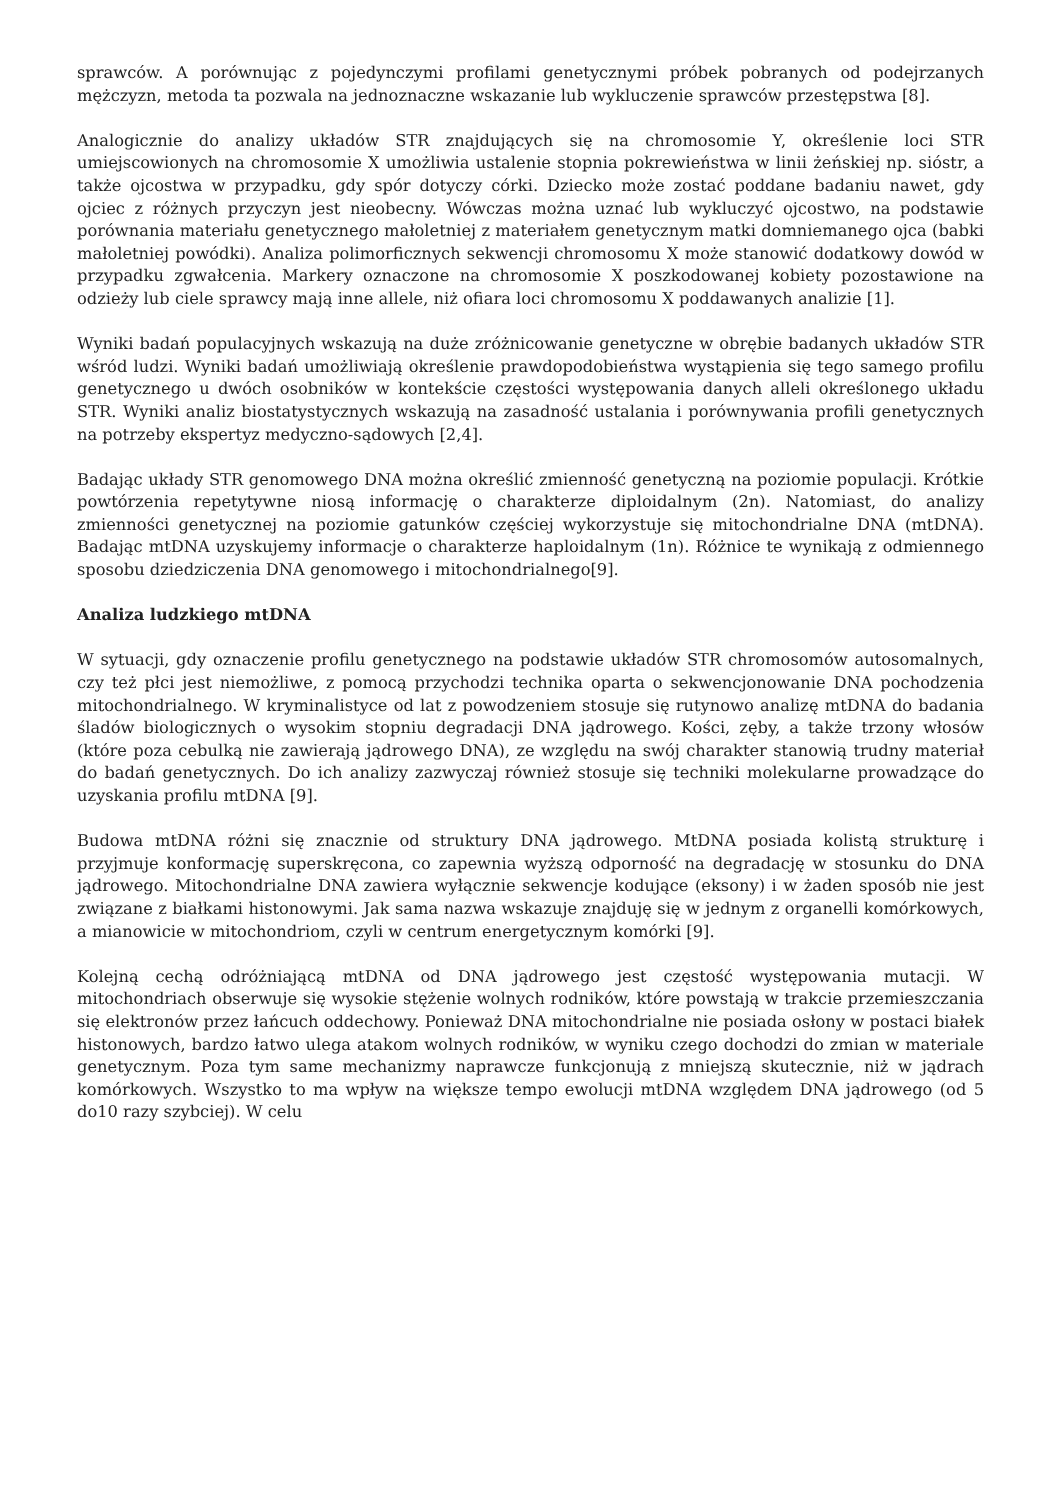sprawców. A porównując z pojedynczymi profilami genetycznymi próbek pobranych od podejrzanych mężczyzn, metoda ta pozwala na jednoznaczne wskazanie lub wykluczenie sprawców przestępstwa [8].
Analogicznie do analizy układów STR znajdujących się na chromosomie Y, określenie loci STR umiejscowionych na chromosomie X umożliwia ustalenie stopnia pokrewieństwa w linii żeńskiej np. sióstr, a także ojcostwa w przypadku, gdy spór dotyczy córki. Dziecko może zostać poddane badaniu nawet, gdy ojciec z różnych przyczyn jest nieobecny. Wówczas można uznać lub wykluczyć ojcostwo, na podstawie porównania materiału genetycznego małoletniej z materiałem genetycznym matki domniemanego ojca (babki małoletniej powódki). Analiza polimorficznych sekwencji chromosomu X może stanowić dodatkowy dowód w przypadku zgwałcenia. Markery oznaczone na chromosomie X poszkodowanej kobiety pozostawione na odzieży lub ciele sprawcy mają inne allele, niż ofiara loci chromosomu X poddawanych analizie [1].
Wyniki badań populacyjnych wskazują na duże zróżnicowanie genetyczne w obrębie badanych układów STR wśród ludzi. Wyniki badań umożliwiają określenie prawdopodobieństwa wystąpienia się tego samego profilu genetycznego u dwóch osobników w kontekście częstości występowania danych alleli określonego układu STR. Wyniki analiz biostatystycznych wskazują na zasadność ustalania i porównywania profili genetycznych na potrzeby ekspertyz medyczno-sądowych [2,4].
Badając układy STR genomowego DNA można określić zmienność genetyczną na poziomie populacji. Krótkie powtórzenia repetytywne niosą informację o charakterze diploidalnym (2n). Natomiast, do analizy zmienności genetycznej na poziomie gatunków częściej wykorzystuje się mitochondrialne DNA (mtDNA). Badając mtDNA uzyskujemy informacje o charakterze haploidalnym (1n). Różnice te wynikają z odmiennego sposobu dziedziczenia DNA genomowego i mitochondrialnego[9].
Analiza ludzkiego mtDNA
W sytuacji, gdy oznaczenie profilu genetycznego na podstawie układów STR chromosomów autosomalnych, czy też płci jest niemożliwe, z pomocą przychodzi technika oparta o sekwencjonowanie DNA pochodzenia mitochondrialnego. W kryminalistyce od lat z powodzeniem stosuje się rutynowo analizę mtDNA do badania śladów biologicznych o wysokim stopniu degradacji DNA jądrowego. Kości, zęby, a także trzony włosów (które poza cebulką nie zawierają jądrowego DNA), ze względu na swój charakter stanowią trudny materiał do badań genetycznych. Do ich analizy zazwyczaj również stosuje się techniki molekularne prowadzące do uzyskania profilu mtDNA [9].
Budowa mtDNA różni się znacznie od struktury DNA jądrowego. MtDNA posiada kolistą strukturę i przyjmuje konformację superskręcona, co zapewnia wyższą odporność na degradację w stosunku do DNA jądrowego. Mitochondrialne DNA zawiera wyłącznie sekwencje kodujące (eksony) i w żaden sposób nie jest związane z białkami histonowymi. Jak sama nazwa wskazuje znajduję się w jednym z organelli komórkowych, a mianowicie w mitochondriom, czyli w centrum energetycznym komórki [9].
Kolejną cechą odróżniającą mtDNA od DNA jądrowego jest częstość występowania mutacji. W mitochondriach obserwuje się wysokie stężenie wolnych rodników, które powstają w trakcie przemieszczania się elektronów przez łańcuch oddechowy. Ponieważ DNA mitochondrialne nie posiada osłony w postaci białek histonowych, bardzo łatwo ulega atakom wolnych rodników, w wyniku czego dochodzi do zmian w materiale genetycznym. Poza tym same mechanizmy naprawcze funkcjonują z mniejszą skutecznie, niż w jądrach komórkowych. Wszystko to ma wpływ na większe tempo ewolucji mtDNA względem DNA jądrowego (od 5 do10 razy szybciej). W celu